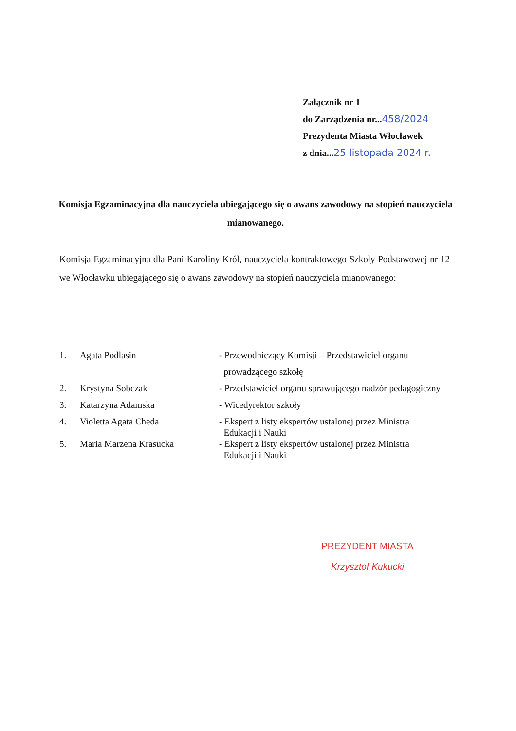Załącznik nr 1
do Zarządzenia nr...458/2024
Prezydenta Miasta Włocławek
z dnia...25 listopada 2024 r.
Komisja Egzaminacyjna dla nauczyciela ubiegającego się o awans zawodowy na stopień nauczyciela mianowanego.
Komisja Egzaminacyjna dla Pani Karoliny Król, nauczyciela kontraktowego Szkoły Podstawowej nr 12 we Włocławku ubiegającego się o awans zawodowy na stopień nauczyciela mianowanego:
1. Agata Podlasin - Przewodniczący Komisji – Przedstawiciel organu
prowadzącego szkołę
2. Krystyna Sobczak - Przedstawiciel organu sprawującego nadzór pedagogiczny
3. Katarzyna Adamska - Wicedyrektor szkoły
4. Violetta Agata Cheda - Ekspert z listy ekspertów ustalonej przez Ministra
Edukacji i Nauki
5. Maria Marzena Krasucka - Ekspert z listy ekspertów ustalonej przez Ministra
Edukacji i Nauki
PREZYDENT MIASTA
Krzysztof Kukucki